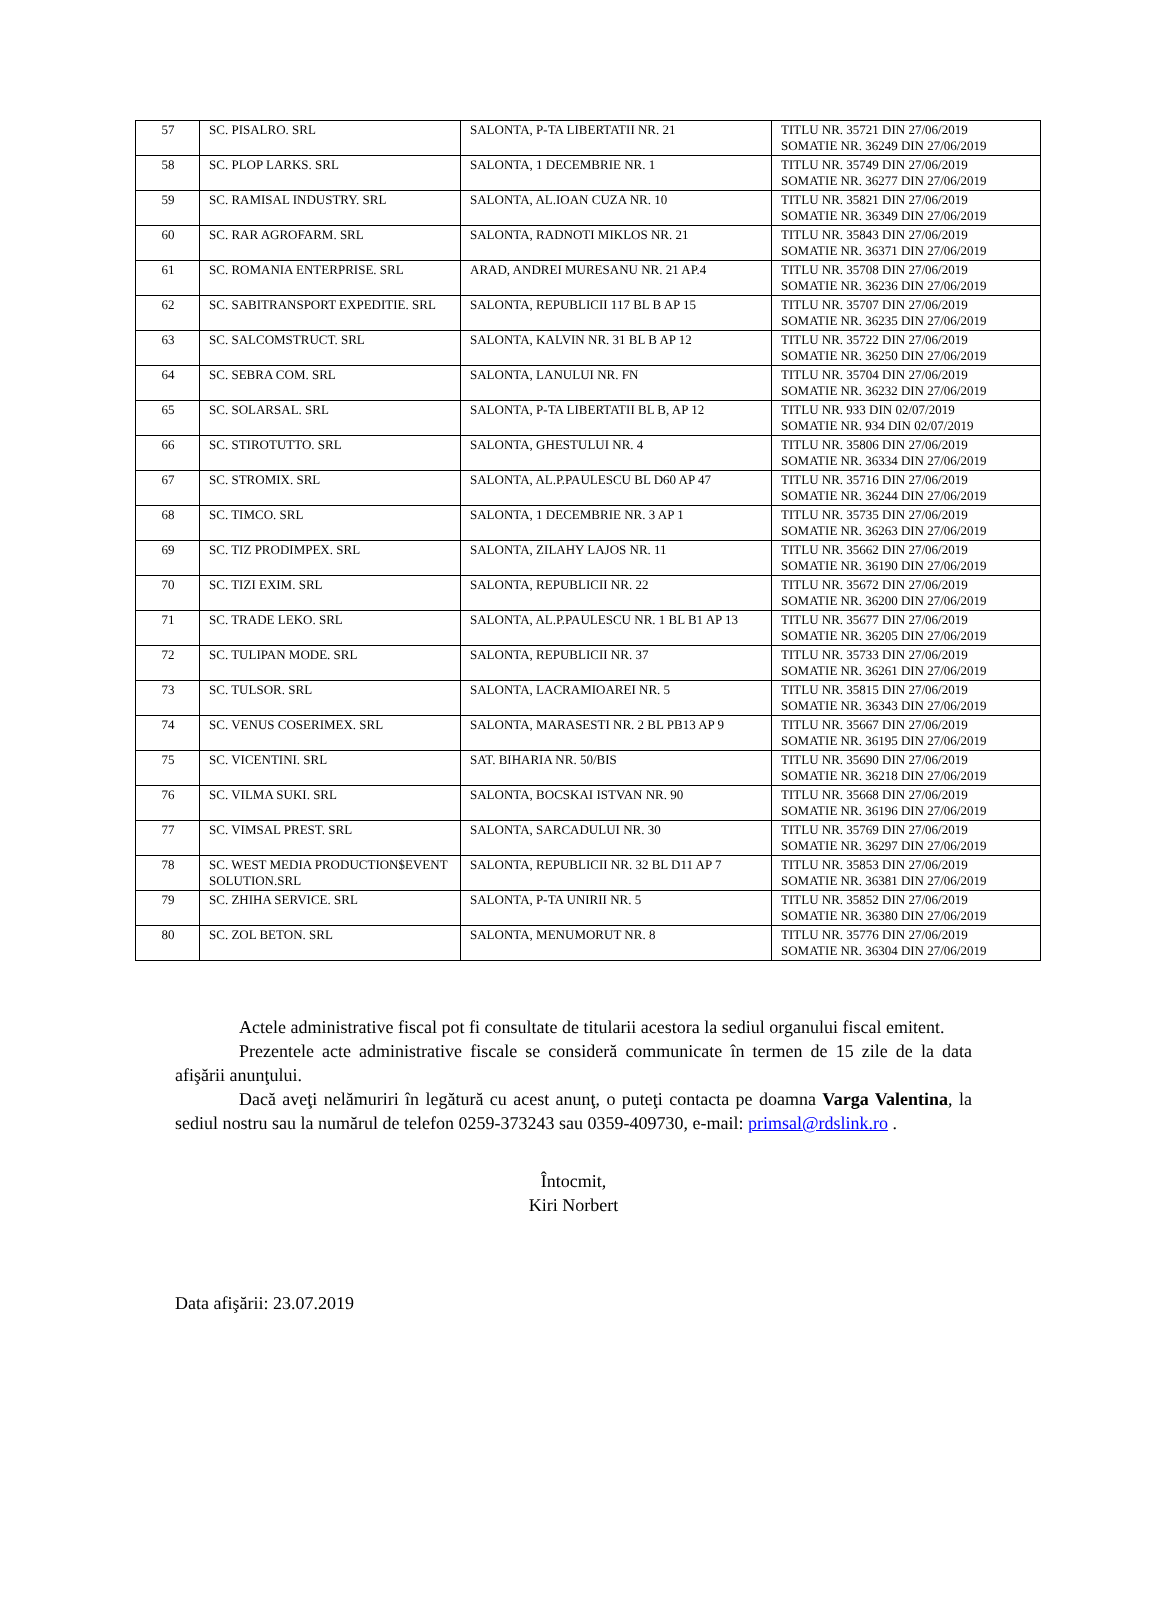| 57 | SC. PISALRO. SRL | SALONTA, P-TA LIBERTATII NR. 21 | TITLU NR. 35721 DIN 27/06/2019 SOMATIE NR. 36249 DIN 27/06/2019 |
| 58 | SC. PLOP LARKS. SRL | SALONTA, 1 DECEMBRIE NR. 1 | TITLU NR. 35749 DIN 27/06/2019 SOMATIE NR. 36277 DIN 27/06/2019 |
| 59 | SC. RAMISAL INDUSTRY. SRL | SALONTA, AL.IOAN CUZA NR. 10 | TITLU NR. 35821 DIN 27/06/2019 SOMATIE NR. 36349 DIN 27/06/2019 |
| 60 | SC. RAR AGROFARM. SRL | SALONTA, RADNOTI MIKLOS NR. 21 | TITLU NR. 35843 DIN 27/06/2019 SOMATIE NR. 36371 DIN 27/06/2019 |
| 61 | SC. ROMANIA ENTERPRISE. SRL | ARAD, ANDREI MURESANU NR. 21 AP.4 | TITLU NR. 35708 DIN 27/06/2019 SOMATIE NR. 36236 DIN 27/06/2019 |
| 62 | SC. SABITRANSPORT EXPEDITIE. SRL | SALONTA, REPUBLICII 117 BL B AP 15 | TITLU NR. 35707 DIN 27/06/2019 SOMATIE NR. 36235 DIN 27/06/2019 |
| 63 | SC. SALCOMSTRUCT. SRL | SALONTA, KALVIN NR. 31 BL B AP 12 | TITLU NR. 35722 DIN 27/06/2019 SOMATIE NR. 36250 DIN 27/06/2019 |
| 64 | SC. SEBRA COM. SRL | SALONTA, LANULUI NR. FN | TITLU NR. 35704 DIN 27/06/2019 SOMATIE NR. 36232 DIN 27/06/2019 |
| 65 | SC. SOLARSAL. SRL | SALONTA, P-TA LIBERTATII BL B, AP 12 | TITLU NR. 933 DIN 02/07/2019 SOMATIE NR. 934 DIN 02/07/2019 |
| 66 | SC. STIROTUTTO. SRL | SALONTA, GHESTULUI NR. 4 | TITLU NR. 35806 DIN 27/06/2019 SOMATIE NR. 36334 DIN 27/06/2019 |
| 67 | SC. STROMIX. SRL | SALONTA, AL.P.PAULESCU BL D60 AP 47 | TITLU NR. 35716 DIN 27/06/2019 SOMATIE NR. 36244 DIN 27/06/2019 |
| 68 | SC. TIMCO. SRL | SALONTA, 1 DECEMBRIE NR. 3 AP 1 | TITLU NR. 35735 DIN 27/06/2019 SOMATIE NR. 36263 DIN 27/06/2019 |
| 69 | SC. TIZ PRODIMPEX. SRL | SALONTA, ZILAHY LAJOS NR. 11 | TITLU NR. 35662 DIN 27/06/2019 SOMATIE NR. 36190 DIN 27/06/2019 |
| 70 | SC. TIZI EXIM. SRL | SALONTA, REPUBLICII NR. 22 | TITLU NR. 35672 DIN 27/06/2019 SOMATIE NR. 36200 DIN 27/06/2019 |
| 71 | SC. TRADE LEKO. SRL | SALONTA, AL.P.PAULESCU NR. 1 BL B1 AP 13 | TITLU NR. 35677 DIN 27/06/2019 SOMATIE NR. 36205 DIN 27/06/2019 |
| 72 | SC. TULIPAN MODE. SRL | SALONTA, REPUBLICII NR. 37 | TITLU NR. 35733 DIN 27/06/2019 SOMATIE NR. 36261 DIN 27/06/2019 |
| 73 | SC. TULSOR. SRL | SALONTA, LACRAMIOAREI NR. 5 | TITLU NR. 35815 DIN 27/06/2019 SOMATIE NR. 36343 DIN 27/06/2019 |
| 74 | SC. VENUS COSERIMEX. SRL | SALONTA, MARASESTI NR. 2 BL PB13 AP 9 | TITLU NR. 35667 DIN 27/06/2019 SOMATIE NR. 36195 DIN 27/06/2019 |
| 75 | SC. VICENTINI. SRL | SAT. BIHARIA NR. 50/BIS | TITLU NR. 35690 DIN 27/06/2019 SOMATIE NR. 36218 DIN 27/06/2019 |
| 76 | SC. VILMA SUKI. SRL | SALONTA, BOCSKAI ISTVAN NR. 90 | TITLU NR. 35668 DIN 27/06/2019 SOMATIE NR. 36196 DIN 27/06/2019 |
| 77 | SC. VIMSAL PREST. SRL | SALONTA, SARCADULUI NR. 30 | TITLU NR. 35769 DIN 27/06/2019 SOMATIE NR. 36297 DIN 27/06/2019 |
| 78 | SC. WEST MEDIA PRODUCTION$EVENT SOLUTION.SRL | SALONTA, REPUBLICII NR. 32 BL D11 AP 7 | TITLU NR. 35853 DIN 27/06/2019 SOMATIE NR. 36381 DIN 27/06/2019 |
| 79 | SC. ZHIHA SERVICE. SRL | SALONTA, P-TA UNIRII NR. 5 | TITLU NR. 35852 DIN 27/06/2019 SOMATIE NR. 36380 DIN 27/06/2019 |
| 80 | SC. ZOL BETON. SRL | SALONTA, MENUMORUT NR. 8 | TITLU NR. 35776 DIN 27/06/2019 SOMATIE NR. 36304 DIN 27/06/2019 |
Actele administrative fiscal pot fi consultate de titularii acestora la sediul organului fiscal emitent.
Prezentele acte administrative fiscale se consideră communicate în termen de 15 zile de la data afişării anunţului.
Dacă aveţi nelămuriri în legătură cu acest anunţ, o puteţi contacta pe doamna Varga Valentina, la sediul nostru sau la numărul de telefon 0259-373243 sau 0359-409730, e-mail: primsal@rdslink.ro .
Întocmit,
Kiri Norbert
Data afişării: 23.07.2019